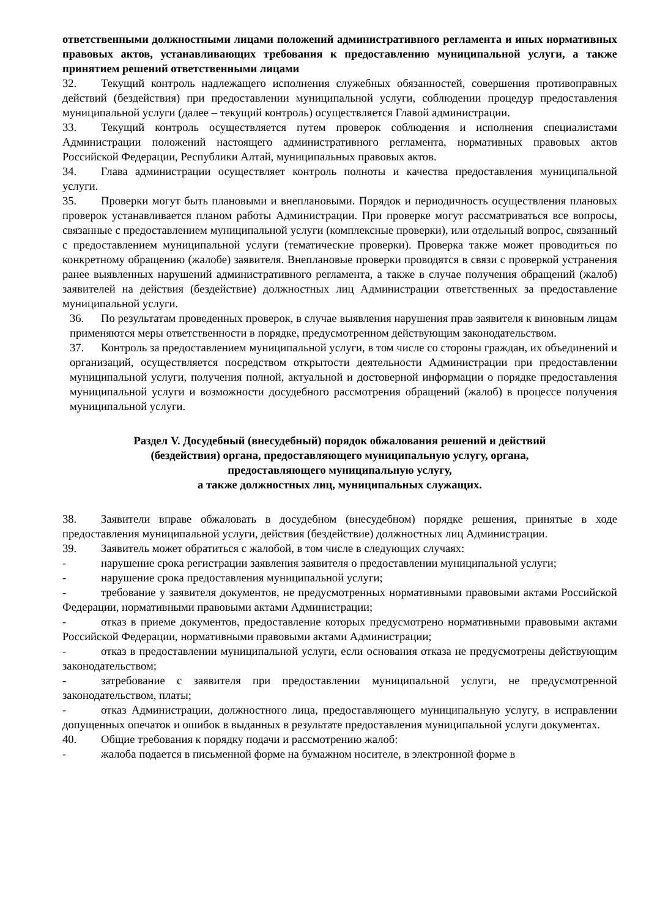ответственными должностными лицами положений административного регламента и иных нормативных правовых актов, устанавливающих требования к предоставлению муниципальной услуги, а также принятием решений ответственными лицами
32. Текущий контроль надлежащего исполнения служебных обязанностей, совершения противоправных действий (бездействия) при предоставлении муниципальной услуги, соблюдении процедур предоставления муниципальной услуги (далее – текущий контроль) осуществляется Главой администрации.
33. Текущий контроль осуществляется путем проверок соблюдения и исполнения специалистами Администрации положений настоящего административного регламента, нормативных правовых актов Российской Федерации, Республики Алтай, муниципальных правовых актов.
34. Глава администрации осуществляет контроль полноты и качества предоставления муниципальной услуги.
35. Проверки могут быть плановыми и внеплановыми. Порядок и периодичность осуществления плановых проверок устанавливается планом работы Администрации. При проверке могут рассматриваться все вопросы, связанные с предоставлением муниципальной услуги (комплексные проверки), или отдельный вопрос, связанный с предоставлением муниципальной услуги (тематические проверки). Проверка также может проводиться по конкретному обращению (жалобе) заявителя. Внеплановые проверки проводятся в связи с проверкой устранения ранее выявленных нарушений административного регламента, а также в случае получения обращений (жалоб) заявителей на действия (бездействие) должностных лиц Администрации ответственных за предоставление муниципальной услуги.
36. По результатам проведенных проверок, в случае выявления нарушения прав заявителя к виновным лицам применяются меры ответственности в порядке, предусмотренном действующим законодательством.
37. Контроль за предоставлением муниципальной услуги, в том числе со стороны граждан, их объединений и организаций, осуществляется посредством открытости деятельности Администрации при предоставлении муниципальной услуги, получения полной, актуальной и достоверной информации о порядке предоставления муниципальной услуги и возможности досудебного рассмотрения обращений (жалоб) в процессе получения муниципальной услуги.
Раздел V. Досудебный (внесудебный) порядок обжалования решений и действий
(бездействия) органа, предоставляющего муниципальную услугу, органа,
предоставляющего муниципальную услугу,
а также должностных лиц, муниципальных служащих.
38. Заявители вправе обжаловать в досудебном (внесудебном) порядке решения, принятые в ходе предоставления муниципальной услуги, действия (бездействие) должностных лиц Администрации.
39. Заявитель может обратиться с жалобой, в том числе в следующих случаях:
- нарушение срока регистрации заявления заявителя о предоставлении муниципальной услуги;
- нарушение срока предоставления муниципальной услуги;
- требование у заявителя документов, не предусмотренных нормативными правовыми актами Российской Федерации, нормативными правовыми актами Администрации;
- отказ в приеме документов, предоставление которых предусмотрено нормативными правовыми актами Российской Федерации, нормативными правовыми актами Администрации;
- отказ в предоставлении муниципальной услуги, если основания отказа не предусмотрены действующим законодательством;
- затребование с заявителя при предоставлении муниципальной услуги, не предусмотренной законодательством, платы;
- отказ Администрации, должностного лица, предоставляющего муниципальную услугу, в исправлении допущенных опечаток и ошибок в выданных в результате предоставления муниципальной услуги документах.
40. Общие требования к порядку подачи и рассмотрению жалоб:
- жалоба подается в письменной форме на бумажном носителе, в электронной форме в